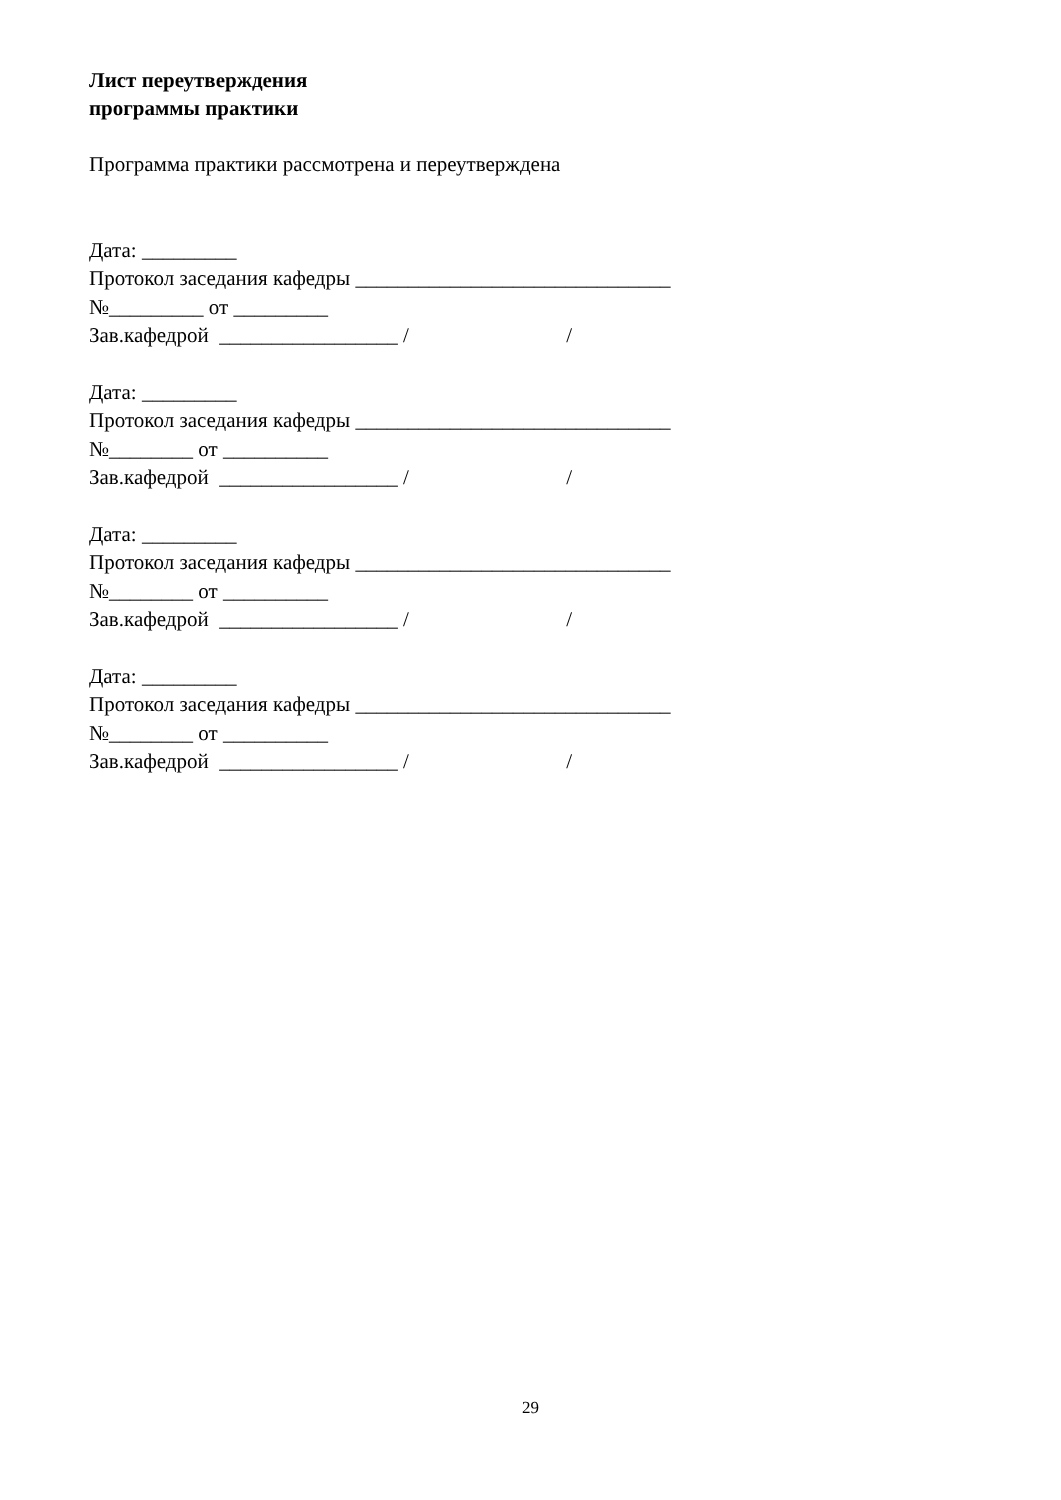Лист переутверждения
программы практики
Программа практики рассмотрена и переутверждена
Дата: _________
Протокол заседания кафедры ______________________________
№_________ от _________
Зав.кафедрой _________________ / /
Дата: _________
Протокол заседания кафедры ______________________________
№________ от __________
Зав.кафедрой _________________ / /
Дата: _________
Протокол заседания кафедры ______________________________
№________ от __________
Зав.кафедрой _________________ / /
Дата: _________
Протокол заседания кафедры ______________________________
№________ от __________
Зав.кафедрой _________________ / /
29